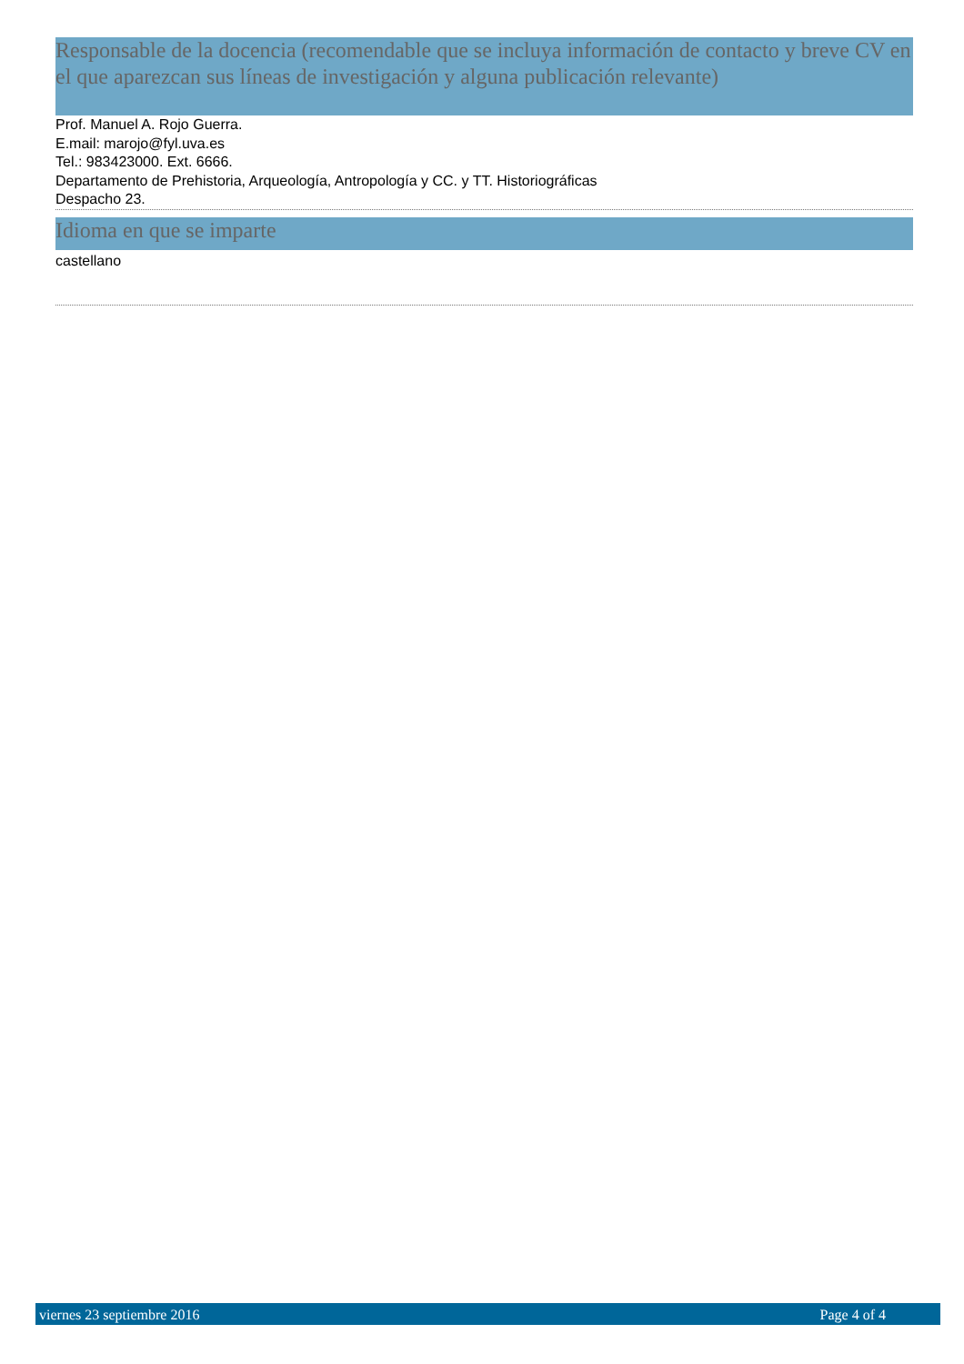Responsable de la docencia (recomendable que se incluya información de contacto y breve CV en el que aparezcan sus líneas de investigación y alguna publicación relevante)
Prof. Manuel A. Rojo Guerra.
E.mail: marojo@fyl.uva.es
Tel.: 983423000. Ext. 6666.
Departamento de Prehistoria, Arqueología, Antropología y CC. y TT. Historiográficas
Despacho 23.
Idioma en que se imparte
castellano
viernes 23 septiembre 2016 Page 4 of 4